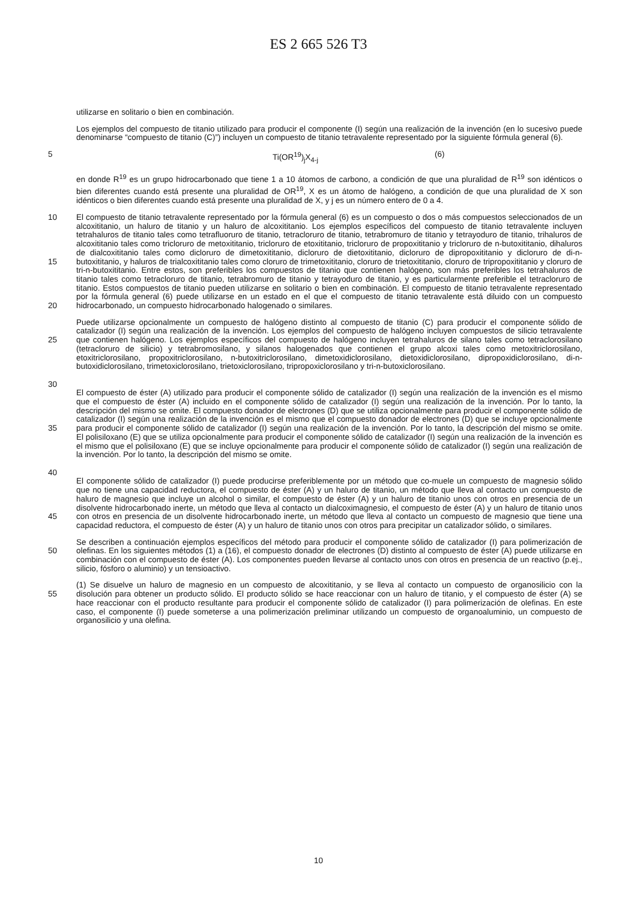ES 2 665 526 T3
utilizarse en solitario o bien en combinación.
Los ejemplos del compuesto de titanio utilizado para producir el componente (I) según una realización de la invención (en lo sucesivo puede denominarse “compuesto de titanio (C)”) incluyen un compuesto de titanio tetravalente representado por la siguiente fórmula general (6).
5 Ti(OR<sup>19</sup>)<sub>j</sub>X<sub>4-j</sub> (6)
en donde R<sup>19</sup> es un grupo hidrocarbonado que tiene 1 a 10 átomos de carbono, a condición de que una pluralidad de R<sup>19</sup> son idénticos o bien diferentes cuando está presente una pluralidad de OR<sup>19</sup>, X es un átomo de halógeno, a condición de que una pluralidad de X son idénticos o bien diferentes cuando está presente una pluralidad de X, y j es un número entero de 0 a 4.
10
15
20
El compuesto de titanio tetravalente representado por la fórmula general (6) es un compuesto o dos o más compuestos seleccionados de un alcoxititanio, un haluro de titanio y un haluro de alcoxititanio. Los ejemplos específicos del compuesto de titanio tetravalente incluyen tetrahaluros de titanio tales como tetrafluoruro de titanio, tetracloruro de titanio, tetrabromuro de titanio y tetrayoduro de titanio, trihaluros de alcoxititanio tales como tricloruro de metoxititanio, tricloruro de etoxititanio, tricloruro de propoxititanio y tricloruro de n-butoxititanio, dihaluros de dialcoxititanio tales como dicloruro de dimetoxititanio, dicloruro de dietoxititanio, dicloruro de dipropoxititanio y dicloruro de di-n-butoxititanio, y haluros de trialcoxititanio tales como cloruro de trimetoxititanio, cloruro de trietoxititanio, cloruro de tripropoxititanio y cloruro de tri-n-butoxititanio. Entre estos, son preferibles los compuestos de titanio que contienen halógeno, son más preferibles los tetrahaluros de titanio tales como tetracloruro de titanio, tetrabromuro de titanio y tetrayoduro de titanio, y es particularmente preferible el tetracloruro de titanio. Estos compuestos de titanio pueden utilizarse en solitario o bien en combinación. El compuesto de titanio tetravalente representado por la fórmula general (6) puede utilizarse en un estado en el que el compuesto de titanio tetravalente está diluido con un compuesto hidrocarbonado, un compuesto hidrocarbonado halogenado o similares.
25
30
Puede utilizarse opcionalmente un compuesto de halógeno distinto al compuesto de titanio (C) para producir el componente sólido de catalizador (I) según una realización de la invención. Los ejemplos del compuesto de halógeno incluyen compuestos de silicio tetravalente que contienen halógeno. Los ejemplos específicos del compuesto de halógeno incluyen tetrahaluros de silano tales como tetraclorosilano (tetracloruro de silicio) y tetrabromosilano, y silanos halogenados que contienen el grupo alcoxi tales como metoxitriclorosilano, etoxitriclorosilano, propoxitriclorosilano, n-butoxitriclorosilano, dimetoxidiclorosilano, dietoxidiclorosilano, dipropoxidiclorosilano, di-n-butoxidiclorosilano, trimetoxiclorosilano, trietoxiclorosilano, tripropoxiclorosilano y tri-n-butoxiclorosilano.
35
40
El compuesto de éster (A) utilizado para producir el componente sólido de catalizador (I) según una realización de la invención es el mismo que el compuesto de éster (A) incluido en el componente sólido de catalizador (I) según una realización de la invención. Por lo tanto, la descripción del mismo se omite. El compuesto donador de electrones (D) que se utiliza opcionalmente para producir el componente sólido de catalizador (I) según una realización de la invención es el mismo que el compuesto donador de electrones (D) que se incluye opcionalmente para producir el componente sólido de catalizador (I) según una realización de la invención. Por lo tanto, la descripción del mismo se omite. El polisiloxano (E) que se utiliza opcionalmente para producir el componente sólido de catalizador (I) según una realización de la invención es el mismo que el polisiloxano (E) que se incluye opcionalmente para producir el componente sólido de catalizador (I) según una realización de la invención. Por lo tanto, la descripción del mismo se omite.
45 El componente sólido de catalizador (I) puede producirse preferiblemente por un método que co-muele un compuesto de magnesio sólido que no tiene una capacidad reductora, el compuesto de éster (A) y un haluro de titanio, un método que lleva al contacto un compuesto de haluro de magnesio que incluye un alcohol o similar, el compuesto de éster (A) y un haluro de titanio unos con otros en presencia de un disolvente hidrocarbonado inerte, un método que lleva al contacto un dialcoximagnesio, el compuesto de éster (A) y un haluro de titanio unos con otros en presencia de un disolvente hidrocarbonado inerte, un método que lleva al contacto un compuesto de magnesio que tiene una capacidad reductora, el compuesto de éster (A) y un haluro de titanio unos con otros para precipitar un catalizador sólido, o similares.
50 Se describen a continuación ejemplos específicos del método para producir el componente sólido de catalizador (I) para polimerización de olefinas. En los siguientes métodos (1) a (16), el compuesto donador de electrones (D) distinto al compuesto de éster (A) puede utilizarse en combinación con el compuesto de éster (A). Los componentes pueden llevarse al contacto unos con otros en presencia de un reactivo (p.ej., silicio, fósforo o aluminio) y un tensioactivo.
55 (1) Se disuelve un haluro de magnesio en un compuesto de alcoxititanio, y se lleva al contacto un compuesto de organosilicio con la disolución para obtener un producto sólido. El producto sólido se hace reaccionar con un haluro de titanio, y el compuesto de éster (A) se hace reaccionar con el producto resultante para producir el componente sólido de catalizador (I) para polimerización de olefinas. En este caso, el componente (I) puede someterse a una polimerización preliminar utilizando un compuesto de organoaluminio, un compuesto de organosilicio y una olefina.
10